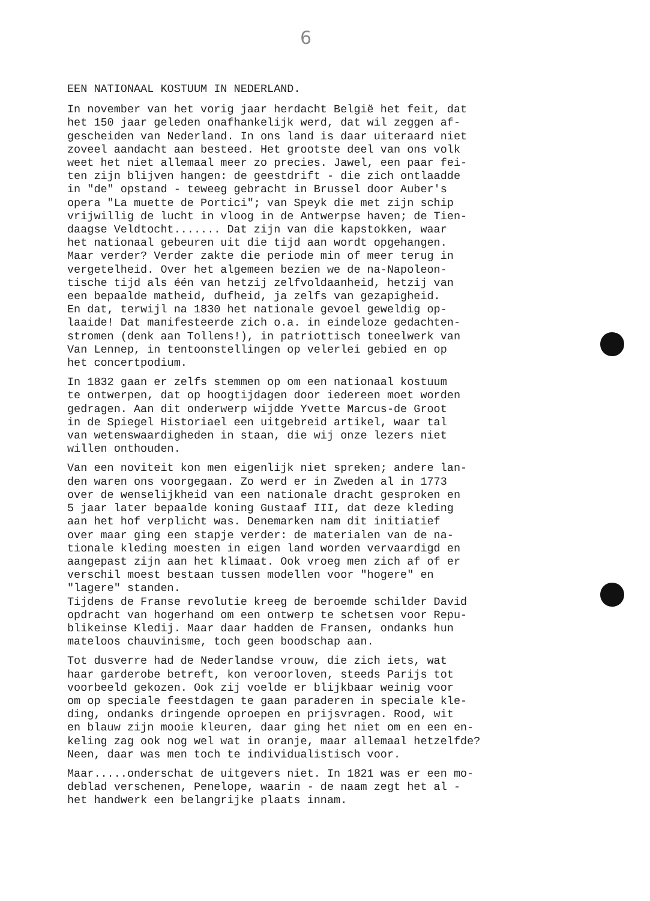6
EEN NATIONAAL KOSTUUM IN NEDERLAND.
In november van het vorig jaar herdacht België het feit, dat het 150 jaar geleden onafhankelijk werd, dat wil zeggen af- gescheiden van Nederland. In ons land is daar uiteraard niet zoveel aandacht aan besteed. Het grootste deel van ons volk weet het niet allemaal meer zo precies. Jawel, een paar fei- ten zijn blijven hangen: de geestdrift - die zich ontlaadde in "de" opstand - teweeg gebracht in Brussel door Auber's opera "La muette de Portici"; van Speyk die met zijn schip vrijwillig de lucht in vloog in de Antwerpse haven; de Tien- daagse Veldtocht....... Dat zijn van die kapstokken, waar het nationaal gebeuren uit die tijd aan wordt opgehangen. Maar verder? Verder zakte die periode min of meer terug in vergetelheid. Over het algemeen bezien we de na-Napoleon- tische tijd als één van hetzij zelfvoldaanheid, hetzij van een bepaalde matheid, dufheid, ja zelfs van gezapigheid. En dat, terwijl na 1830 het nationale gevoel geweldig op- laaide! Dat manifesteerde zich o.a. in eindeloze gedachten- stromen (denk aan Tollens!), in patriottisch toneelwerk van Van Lennep, in tentoonstellingen op velerlei gebied en op het concertpodium.
In 1832 gaan er zelfs stemmen op om een nationaal kostuum te ontwerpen, dat op hoogtijdagen door iedereen moet worden gedragen. Aan dit onderwerp wijdde Yvette Marcus-de Groot in de Spiegel Historiael een uitgebreid artikel, waar tal van wetenswaardigheden in staan, die wij onze lezers niet willen onthouden.
Van een noviteit kon men eigenlijk niet spreken; andere lan- den waren ons voorgegaan. Zo werd er in Zweden al in 1773 over de wenselijkheid van een nationale dracht gesproken en 5 jaar later bepaalde koning Gustaaf III, dat deze kleding aan het hof verplicht was. Denemarken nam dit initiatief over maar ging een stapje verder: de materialen van de na- tionale kleding moesten in eigen land worden vervaardigd en aangepast zijn aan het klimaat. Ook vroeg men zich af of er verschil moest bestaan tussen modellen voor "hogere" en "lagere" standen. Tijdens de Franse revolutie kreeg de beroemde schilder David opdracht van hogerhand om een ontwerp te schetsen voor Repu- blikeinse Kledij. Maar daar hadden de Fransen, ondanks hun mateloos chauvinisme, toch geen boodschap aan.
Tot dusverre had de Nederlandse vrouw, die zich iets, wat haar garderobe betreft, kon veroorloven, steeds Parijs tot voorbeeld gekozen. Ook zij voelde er blijkbaar weinig voor om op speciale feestdagen te gaan paraderen in speciale kle- ding, ondanks dringende oproepen en prijsvragen. Rood, wit en blauw zijn mooie kleuren, daar ging het niet om en een en- keling zag ook nog wel wat in oranje, maar allemaal hetzelfde? Neen, daar was men toch te individualistisch voor.
Maar.....onderschat de uitgevers niet. In 1821 was er een mo- deblad verschenen, Penelope, waarin - de naam zegt het al - het handwerk een belangrijke plaats innam.